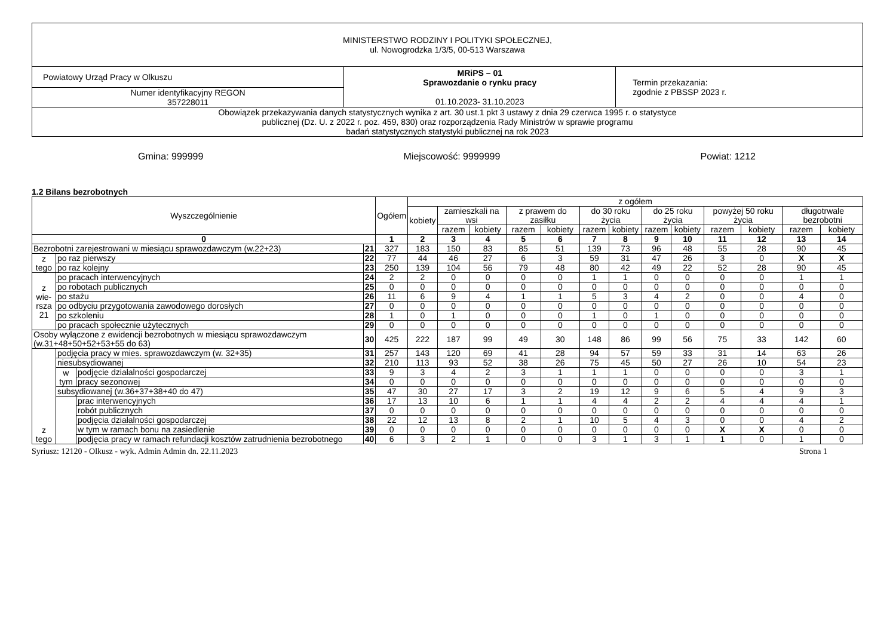| MINISTERSTWO RODZINY I POLITYKI SPOŁECZNEJ, ul. Nowogrodzka 1/3/5, 00-513 Warszawa | | |
| Powiatowy Urząd Pracy w Olkuszu | MRiPS – 01 Sprawozdanie o rynku pracy 01.10.2023- 31.10.2023 | Termin przekazania: zgodnie z PBSSP 2023 r. |
| Numer identyfikacyjny REGON 357228011 | | |
| Obowiązek przekazywania danych statystycznych wynika z art. 30 ust.1 pkt 3 ustawy z dnia 29 czerwca 1995 r. o statystyce publicznej (Dz. U. z 2022 r. poz. 459, 830) oraz rozporządzenia Rady Ministrów w sprawie programu badań statystycznych statystyki publicznej na rok 2023 | | |
Gmina: 999999 Miejscowość: 9999999 Powiat: 1212
1.2 Bilans bezrobotnych
| Wyszczególnienie | | | | Ogółem | z ogółem | | | | | | | | | | | | |
| --- | --- | --- | --- | --- | --- | --- | --- | --- | --- | --- | --- | --- | --- | --- | --- | --- | --- |
| | | | | | kobiety | zamieszkali na wsi | | z prawem do zasiłku | | do 30 roku życia | | do 25 roku życia | | powyżej 50 roku życia | | długotrwale bezrobotni | |
| | | | | | | razem | kobiety | razem | kobiety | razem | kobiety | razem | kobiety | razem | kobiety | razem | kobiety |
| 0 | | | | 1 | 2 | 3 | 4 | 5 | 6 | 7 | 8 | 9 | 10 | 11 | 12 | 13 | 14 |
| Bezrobotni zarejestrowani w miesiącu sprawozdawczym (w.22+23) | | | 21 | 327 | 183 | 150 | 83 | 85 | 51 | 139 | 73 | 96 | 48 | 55 | 28 | 90 | 45 |
| z tego | po raz pierwszy | | 22 | 77 | 44 | 46 | 27 | 6 | 3 | 59 | 31 | 47 | 26 | 3 | 0 | X | X |
| | po raz kolejny | | 23 | 250 | 139 | 104 | 56 | 79 | 48 | 80 | 42 | 49 | 22 | 52 | 28 | 90 | 45 |
| z wie- rsza 21 | po pracach interwencyjnych | | 24 | 2 | 2 | 0 | 0 | 0 | 0 | 1 | 1 | 0 | 0 | 0 | 0 | 1 | 1 |
| | po robotach publicznych | | 25 | 0 | 0 | 0 | 0 | 0 | 0 | 0 | 0 | 0 | 0 | 0 | 0 | 0 | 0 |
| | po stażu | | 26 | 11 | 6 | 9 | 4 | 1 | 1 | 5 | 3 | 4 | 2 | 0 | 0 | 4 | 0 |
| | po odbyciu przygotowania zawodowego dorosłych | | 27 | 0 | 0 | 0 | 0 | 0 | 0 | 0 | 0 | 0 | 0 | 0 | 0 | 0 | 0 |
| | po szkoleniu | | 28 | 1 | 0 | 1 | 0 | 0 | 0 | 1 | 0 | 1 | 0 | 0 | 0 | 0 | 0 |
| | po pracach społecznie użytecznych | | 29 | 0 | 0 | 0 | 0 | 0 | 0 | 0 | 0 | 0 | 0 | 0 | 0 | 0 | 0 |
| Osoby wyłączone z ewidencji bezrobotnych w miesiącu sprawozdawczym (w.31+48+50+52+53+55 do 63) | | | 30 | 425 | 222 | 187 | 99 | 49 | 30 | 148 | 86 | 99 | 56 | 75 | 33 | 142 | 60 |
| z tego | podjęcia pracy w mies. sprawozdawczym (w. 32+35) | | 31 | 257 | 143 | 120 | 69 | 41 | 28 | 94 | 57 | 59 | 33 | 31 | 14 | 63 | 26 |
| | niesubsydiowanej | | 32 | 210 | 113 | 93 | 52 | 38 | 26 | 75 | 45 | 50 | 27 | 26 | 10 | 54 | 23 |
| | w tym | podjęcie działalności gospodarczej | 33 | 9 | 3 | 4 | 2 | 3 | 1 | 1 | 1 | 0 | 0 | 0 | 0 | 3 | 1 |
| | | pracy sezonowej | 34 | 0 | 0 | 0 | 0 | 0 | 0 | 0 | 0 | 0 | 0 | 0 | 0 | 0 | 0 |
| | subsydiowanej (w.36+37+38+40 do 47) | | 35 | 47 | 30 | 27 | 17 | 3 | 2 | 19 | 12 | 9 | 6 | 5 | 4 | 9 | 3 |
| | | prac interwencyjnych | 36 | 17 | 13 | 10 | 6 | 1 | 1 | 4 | 4 | 2 | 2 | 4 | 4 | 4 | 1 |
| | | robót publicznych | 37 | 0 | 0 | 0 | 0 | 0 | 0 | 0 | 0 | 0 | 0 | 0 | 0 | 0 | 0 |
| | | podjęcia działalności gospodarczej | 38 | 22 | 12 | 13 | 8 | 2 | 1 | 10 | 5 | 4 | 3 | 0 | 0 | 4 | 2 |
| | | w tym w ramach bonu na zasiedlenie | 39 | 0 | 0 | 0 | 0 | 0 | 0 | 0 | 0 | 0 | 0 | X | X | 0 | 0 |
| | | podjęcia pracy w ramach refundacji kosztów zatrudnienia bezrobotnego | 40 | 6 | 3 | 2 | 1 | 0 | 0 | 3 | 1 | 3 | 1 | 1 | 0 | 1 | 0 |
Syriusz: 12120 - Olkusz - wyk. Admin Admin dn. 22.11.2023 Strona 1